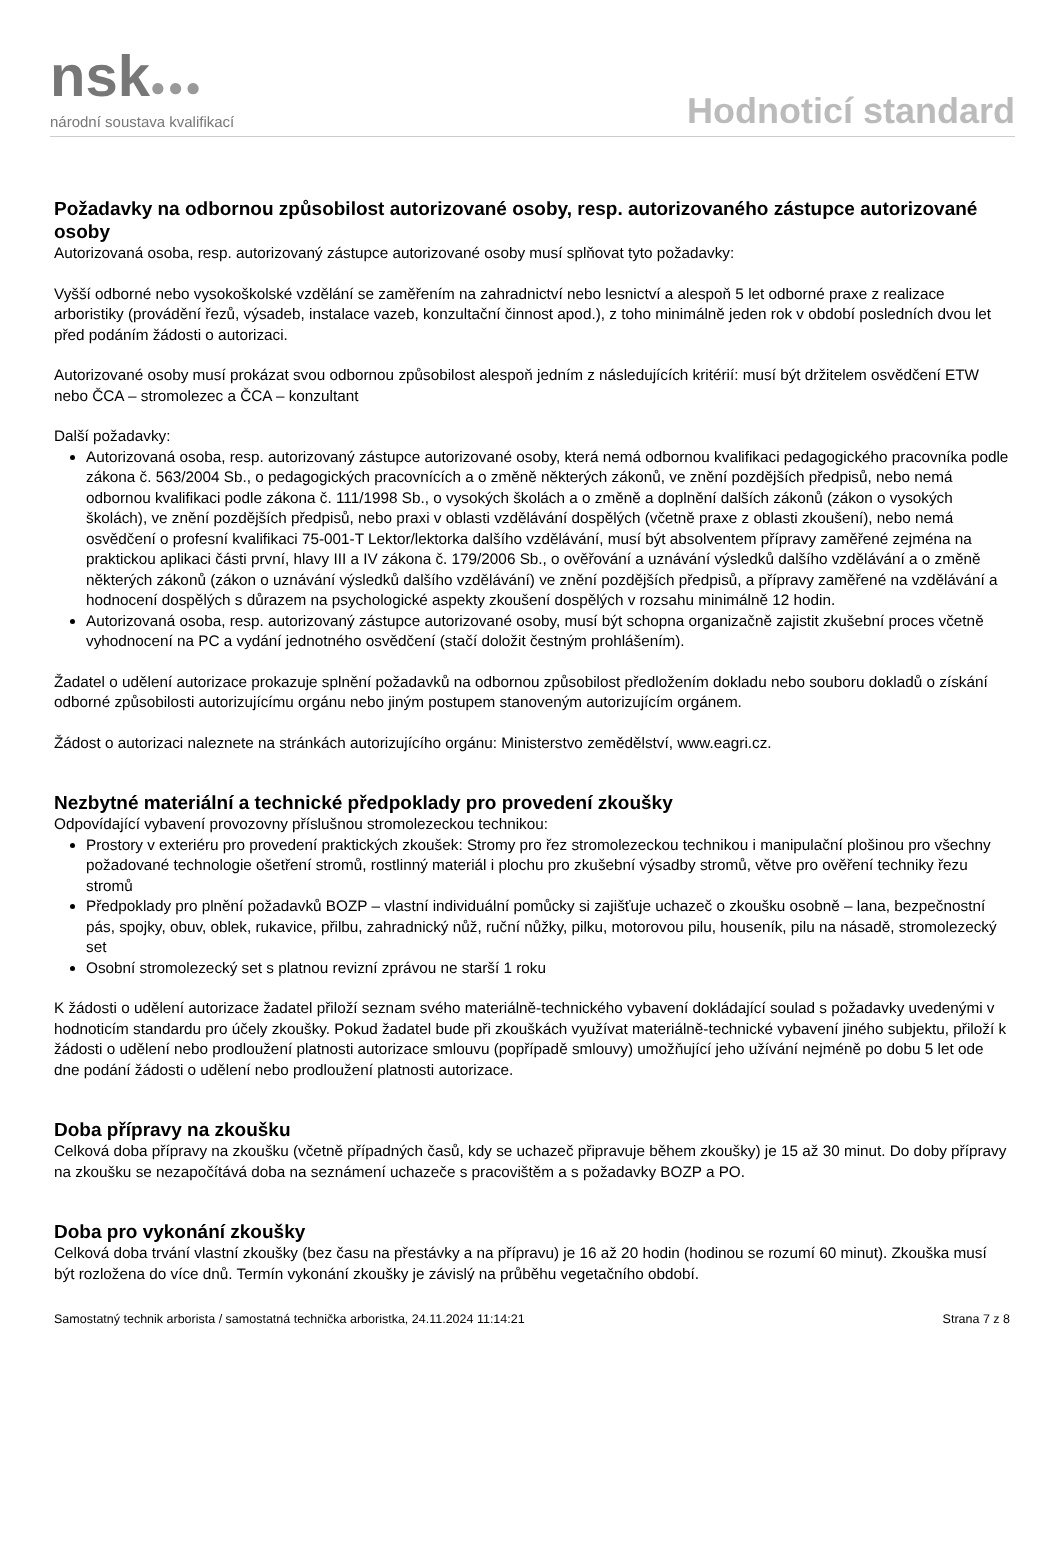nsk●●●
národní soustava kvalifikací
Hodnoticí standard
Požadavky na odbornou způsobilost autorizované osoby, resp. autorizovaného zástupce autorizované osoby
Autorizovaná osoba, resp. autorizovaný zástupce autorizované osoby musí splňovat tyto požadavky:
Vyšší odborné nebo vysokoškolské vzdělání se zaměřením na zahradnictví nebo lesnictví a alespoň 5 let odborné praxe z realizace arboristiky (provádění řezů, výsadeb, instalace vazeb, konzultační činnost apod.), z toho minimálně jeden rok v období posledních dvou let před podáním žádosti o autorizaci.
Autorizované osoby musí prokázat svou odbornou způsobilost alespoň jedním z následujících kritérií: musí být držitelem osvědčení ETW nebo ČCA – stromolezec a ČCA – konzultant
Další požadavky:
Autorizovaná osoba, resp. autorizovaný zástupce autorizované osoby, která nemá odbornou kvalifikaci pedagogického pracovníka podle zákona č. 563/2004 Sb., o pedagogických pracovnících a o změně některých zákonů, ve znění pozdějších předpisů, nebo nemá odbornou kvalifikaci podle zákona č. 111/1998 Sb., o vysokých školách a o změně a doplnění dalších zákonů (zákon o vysokých školách), ve znění pozdějších předpisů, nebo praxi v oblasti vzdělávání dospělých (včetně praxe z oblasti zkoušení), nebo nemá osvědčení o profesní kvalifikaci 75-001-T Lektor/lektorka dalšího vzdělávání, musí být absolventem přípravy zaměřené zejména na praktickou aplikaci části první, hlavy III a IV zákona č. 179/2006 Sb., o ověřování a uznávání výsledků dalšího vzdělávání a o změně některých zákonů (zákon o uznávání výsledků dalšího vzdělávání) ve znění pozdějších předpisů, a přípravy zaměřené na vzdělávání a hodnocení dospělých s důrazem na psychologické aspekty zkoušení dospělých v rozsahu minimálně 12 hodin.
Autorizovaná osoba, resp. autorizovaný zástupce autorizované osoby, musí být schopna organizačně zajistit zkušební proces včetně vyhodnocení na PC a vydání jednotného osvědčení (stačí doložit čestným prohlášením).
Žadatel o udělení autorizace prokazuje splnění požadavků na odbornou způsobilost předložením dokladu nebo souboru dokladů o získání odborné způsobilosti autorizujícímu orgánu nebo jiným postupem stanoveným autorizujícím orgánem.
Žádost o autorizaci naleznete na stránkách autorizujícího orgánu: Ministerstvo zemědělství, www.eagri.cz.
Nezbytné materiální a technické předpoklady pro provedení zkoušky
Odpovídající vybavení provozovny příslušnou stromolezeckou technikou:
Prostory v exteriéru pro provedení praktických zkoušek: Stromy pro řez stromolezeckou technikou i manipulační plošinou pro všechny požadované technologie ošetření stromů, rostlinný materiál i plochu pro zkušební výsadby stromů, větve pro ověření techniky řezu stromů
Předpoklady pro plnění požadavků BOZP – vlastní individuální pomůcky si zajišťuje uchazeč o zkoušku osobně – lana, bezpečnostní pás, spojky, obuv, oblek, rukavice, přilbu, zahradnický nůž, ruční nůžky, pilku, motorovou pilu, houseník, pilu na násadě, stromolezecký set
Osobní stromolezecký set s platnou revizní zprávou ne starší 1 roku
K žádosti o udělení autorizace žadatel přiloží seznam svého materiálně-technického vybavení dokládající soulad s požadavky uvedenými v hodnoticím standardu pro účely zkoušky. Pokud žadatel bude při zkouškách využívat materiálně-technické vybavení jiného subjektu, přiloží k žádosti o udělení nebo prodloužení platnosti autorizace smlouvu (popřípadě smlouvy) umožňující jeho užívání nejméně po dobu 5 let ode dne podání žádosti o udělení nebo prodloužení platnosti autorizace.
Doba přípravy na zkoušku
Celková doba přípravy na zkoušku (včetně případných časů, kdy se uchazeč připravuje během zkoušky) je 15 až 30 minut. Do doby přípravy na zkoušku se nezapočítává doba na seznámení uchazeče s pracovištěm a s požadavky BOZP a PO.
Doba pro vykonání zkoušky
Celková doba trvání vlastní zkoušky (bez času na přestávky a na přípravu) je 16 až 20 hodin (hodinou se rozumí 60 minut). Zkouška musí být rozložena do více dnů. Termín vykonání zkoušky je závislý na průběhu vegetačního období.
Samostatný technik arborista / samostatná technička arboristka, 24.11.2024 11:14:21 Strana 7 z 8